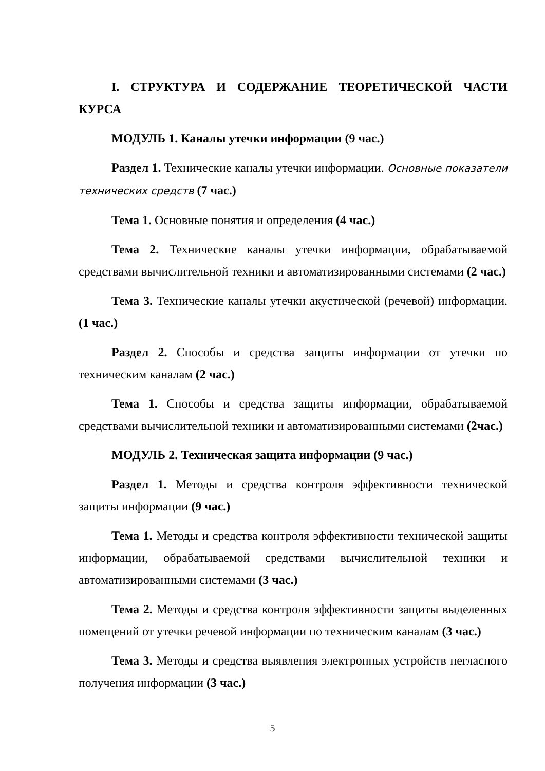I. СТРУКТУРА И СОДЕРЖАНИЕ ТЕОРЕТИЧЕСКОЙ ЧАСТИ КУРСА
МОДУЛЬ 1. Каналы утечки информации (9 час.)
Раздел 1. Технические каналы утечки информации. Основные показатели технических средств (7 час.)
Тема 1. Основные понятия и определения (4 час.)
Тема 2. Технические каналы утечки информации, обрабатываемой средствами вычислительной техники и автоматизированными системами (2 час.)
Тема 3. Технические каналы утечки акустической (речевой) информации. (1 час.)
Раздел 2. Способы и средства защиты информации от утечки по техническим каналам (2 час.)
Тема 1. Способы и средства защиты информации, обрабатываемой средствами вычислительной техники и автоматизированными системами (2час.)
МОДУЛЬ 2. Техническая защита информации (9 час.)
Раздел 1. Методы и средства контроля эффективности технической защиты информации (9 час.)
Тема 1. Методы и средства контроля эффективности технической защиты информации, обрабатываемой средствами вычислительной техники и автоматизированными системами (3 час.)
Тема 2. Методы и средства контроля эффективности защиты выделенных помещений от утечки речевой информации по техническим каналам (3 час.)
Тема 3. Методы и средства выявления электронных устройств негласного получения информации (3 час.)
5